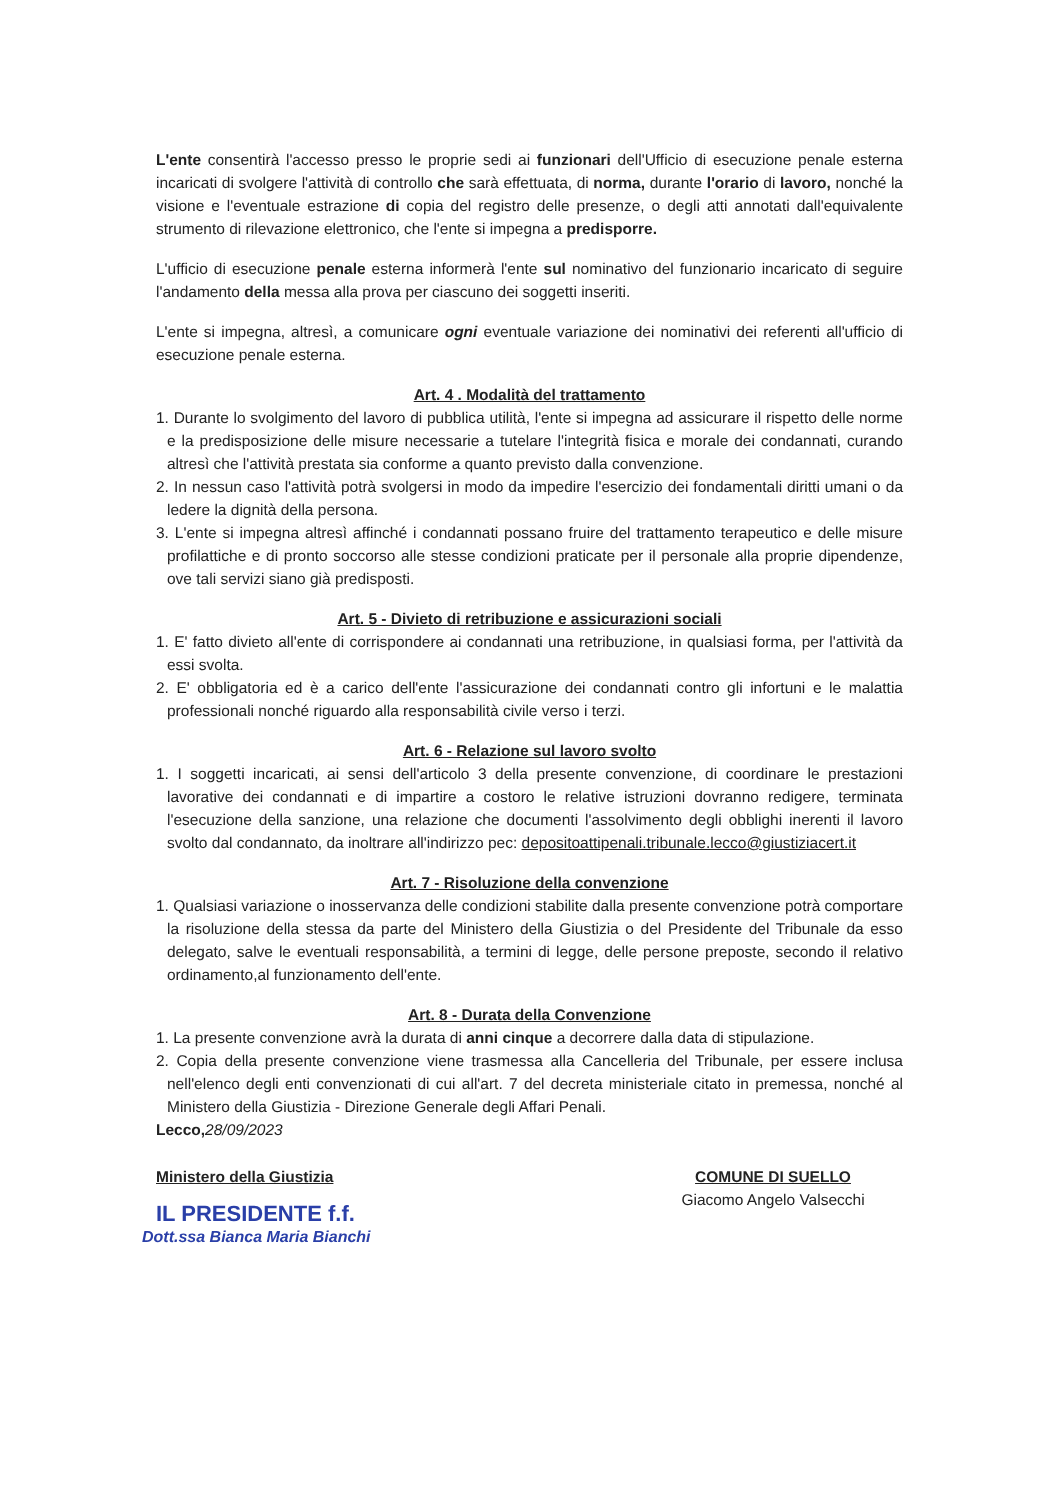L'ente consentirà l'accesso presso le proprie sedi ai funzionari dell'Ufficio di esecuzione penale esterna incaricati di svolgere l'attività di controllo che sarà effettuata, di norma, durante l'orario di lavoro, nonché la visione e l'eventuale estrazione di copia del registro delle presenze, o degli atti annotati dall'equivalente strumento di rilevazione elettronico, che l'ente si impegna a predisporre.
L'ufficio di esecuzione penale esterna informerà l'ente sul nominativo del funzionario incaricato di seguire l'andamento della messa alla prova per ciascuno dei soggetti inseriti.
L'ente si impegna, altresì, a comunicare ogni eventuale variazione dei nominativi dei referenti all'ufficio di esecuzione penale esterna.
Art. 4 . Modalità del trattamento
1. Durante lo svolgimento del lavoro di pubblica utilità, l'ente si impegna ad assicurare il rispetto delle norme e la predisposizione delle misure necessarie a tutelare l'integrità fisica e morale dei condannati, curando altresì che l'attività prestata sia conforme a quanto previsto dalla convenzione.
2. In nessun caso l'attività potrà svolgersi in modo da impedire l'esercizio dei fondamentali diritti umani o da ledere la dignità della persona.
3. L'ente si impegna altresì affinché i condannati possano fruire del trattamento terapeutico e delle misure profilattiche e di pronto soccorso alle stesse condizioni praticate per il personale alla proprie dipendenze, ove tali servizi siano già predisposti.
Art. 5 - Divieto di retribuzione e assicurazioni sociali
1. E' fatto divieto all'ente di corrispondere ai condannati una retribuzione, in qualsiasi forma, per l'attività da essi svolta.
2. E' obbligatoria ed è a carico dell'ente l'assicurazione dei condannati contro gli infortuni e le malattia professionali nonché riguardo alla responsabilità civile verso i terzi.
Art. 6 - Relazione sul lavoro svolto
1. I soggetti incaricati, ai sensi dell'articolo 3 della presente convenzione, di coordinare le prestazioni lavorative dei condannati e di impartire a costoro le relative istruzioni dovranno redigere, terminata l'esecuzione della sanzione, una relazione che documenti l'assolvimento degli obblighi inerenti il lavoro svolto dal condannato, da inoltrare all'indirizzo pec: depositoattipenali.tribunale.lecco@giustiziacert.it
Art. 7 - Risoluzione della convenzione
1. Qualsiasi variazione o inosservanza delle condizioni stabilite dalla presente convenzione potrà comportare la risoluzione della stessa da parte del Ministero della Giustizia o del Presidente del Tribunale da esso delegato, salve le eventuali responsabilità, a termini di legge, delle persone preposte, secondo il relativo ordinamento,al funzionamento dell'ente.
Art. 8 - Durata della Convenzione
1. La presente convenzione avrà la durata di anni cinque a decorrere dalla data di stipulazione.
2. Copia della presente convenzione viene trasmessa alla Cancelleria del Tribunale, per essere inclusa nell'elenco degli enti convenzionati di cui all'art. 7 del decreta ministeriale citato in premessa, nonché al Ministero della Giustizia - Direzione Generale degli Affari Penali.
Lecco, 28/09/2023
Ministero della Giustizia
IL PRESIDENTE f.f.
Dott.ssa Bianca Maria Bianchi
COMUNE DI SUELLO
Giacomo Angelo Valsecchi